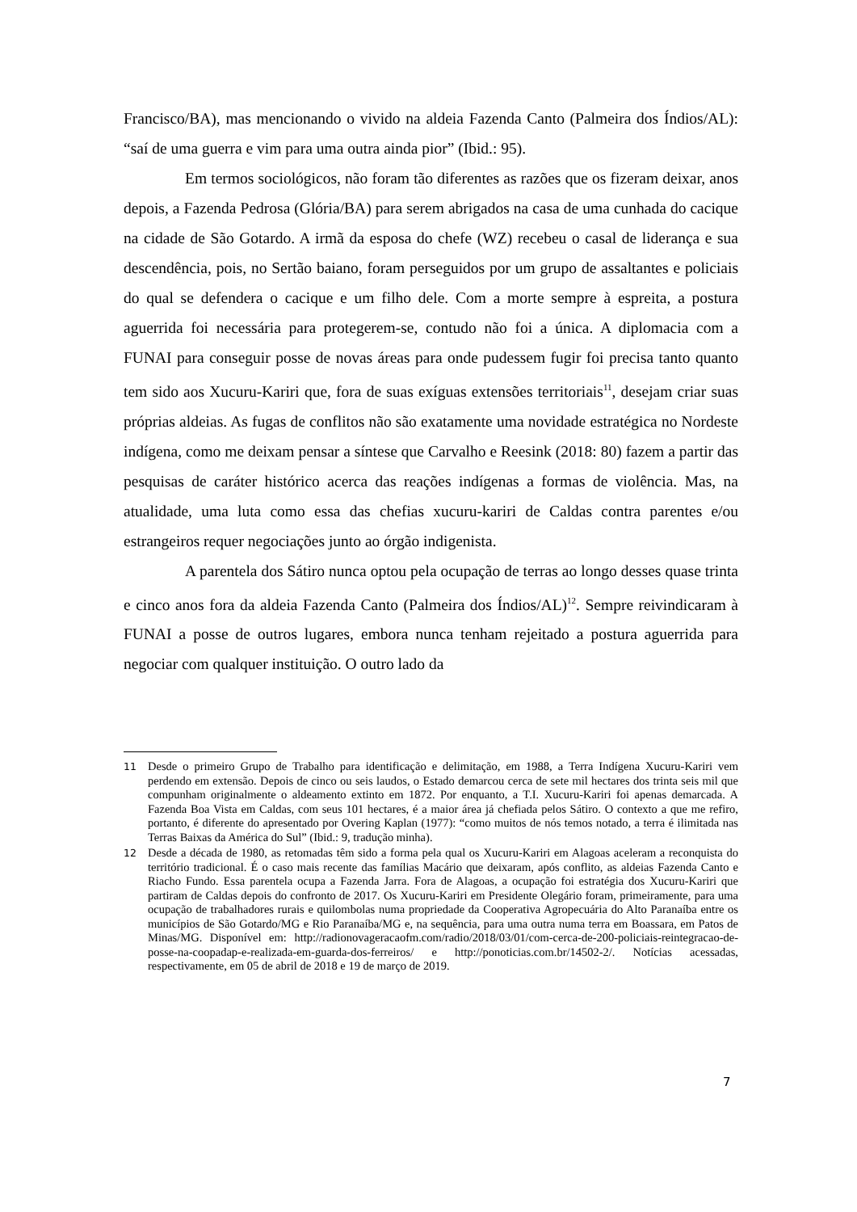Francisco/BA), mas mencionando o vivido na aldeia Fazenda Canto (Palmeira dos Índios/AL): “saí de uma guerra e vim para uma outra ainda pior” (Ibid.: 95).
Em termos sociológicos, não foram tão diferentes as razões que os fizeram deixar, anos depois, a Fazenda Pedrosa (Glória/BA) para serem abrigados na casa de uma cunhada do cacique na cidade de São Gotardo. A irmã da esposa do chefe (WZ) recebeu o casal de liderança e sua descendência, pois, no Sertão baiano, foram perseguidos por um grupo de assaltantes e policiais do qual se defendera o cacique e um filho dele. Com a morte sempre à espreita, a postura aguerrida foi necessária para protegerem-se, contudo não foi a única. A diplomacia com a FUNAI para conseguir posse de novas áreas para onde pudessem fugir foi precisa tanto quanto tem sido aos Xucuru-Kariri que, fora de suas exíguas extensões territoriais<sup>11</sup>, desejam criar suas próprias aldeias. As fugas de conflitos não são exatamente uma novidade estratégica no Nordeste indígena, como me deixam pensar a síntese que Carvalho e Reesink (2018: 80) fazem a partir das pesquisas de caráter histórico acerca das reações indígenas a formas de violência. Mas, na atualidade, uma luta como essa das chefias xucuru-kariri de Caldas contra parentes e/ou estrangeiros requer negociações junto ao órgão indigenista.
A parentela dos Sátiro nunca optou pela ocupação de terras ao longo desses quase trinta e cinco anos fora da aldeia Fazenda Canto (Palmeira dos Índios/AL)<sup>12</sup>. Sempre reivindicaram à FUNAI a posse de outros lugares, embora nunca tenham rejeitado a postura aguerrida para negociar com qualquer instituição. O outro lado da
11 Desde o primeiro Grupo de Trabalho para identificação e delimitação, em 1988, a Terra Indígena Xucuru-Kariri vem perdendo em extensão. Depois de cinco ou seis laudos, o Estado demarcou cerca de sete mil hectares dos trinta seis mil que compunham originalmente o aldeamento extinto em 1872. Por enquanto, a T.I. Xucuru-Kariri foi apenas demarcada. A Fazenda Boa Vista em Caldas, com seus 101 hectares, é a maior área já chefiada pelos Sátiro. O contexto a que me refiro, portanto, é diferente do apresentado por Overing Kaplan (1977): “como muitos de nós temos notado, a terra é ilimitada nas Terras Baixas da América do Sul” (Ibid.: 9, tradução minha).
12 Desde a década de 1980, as retomadas têm sido a forma pela qual os Xucuru-Kariri em Alagoas aceleram a reconquista do território tradicional. É o caso mais recente das famílias Macário que deixaram, após conflito, as aldeias Fazenda Canto e Riacho Fundo. Essa parentela ocupa a Fazenda Jarra. Fora de Alagoas, a ocupação foi estratégia dos Xucuru-Kariri que partiram de Caldas depois do confronto de 2017. Os Xucuru-Kariri em Presidente Olegário foram, primeiramente, para uma ocupação de trabalhadores rurais e quilombolas numa propriedade da Cooperativa Agropecuária do Alto Paranaíba entre os municípios de São Gotardo/MG e Rio Paranaíba/MG e, na sequência, para uma outra numa terra em Boassara, em Patos de Minas/MG. Disponível em: http://radionovageracaofm.com/radio/2018/03/01/com-cerca-de-200-policiais-reintegracao-de-posse-na-coopadap-e-realizada-em-guarda-dos-ferreiros/ e http://ponoticias.com.br/14502-2/. Notícias acessadas, respectivamente, em 05 de abril de 2018 e 19 de março de 2019.
7